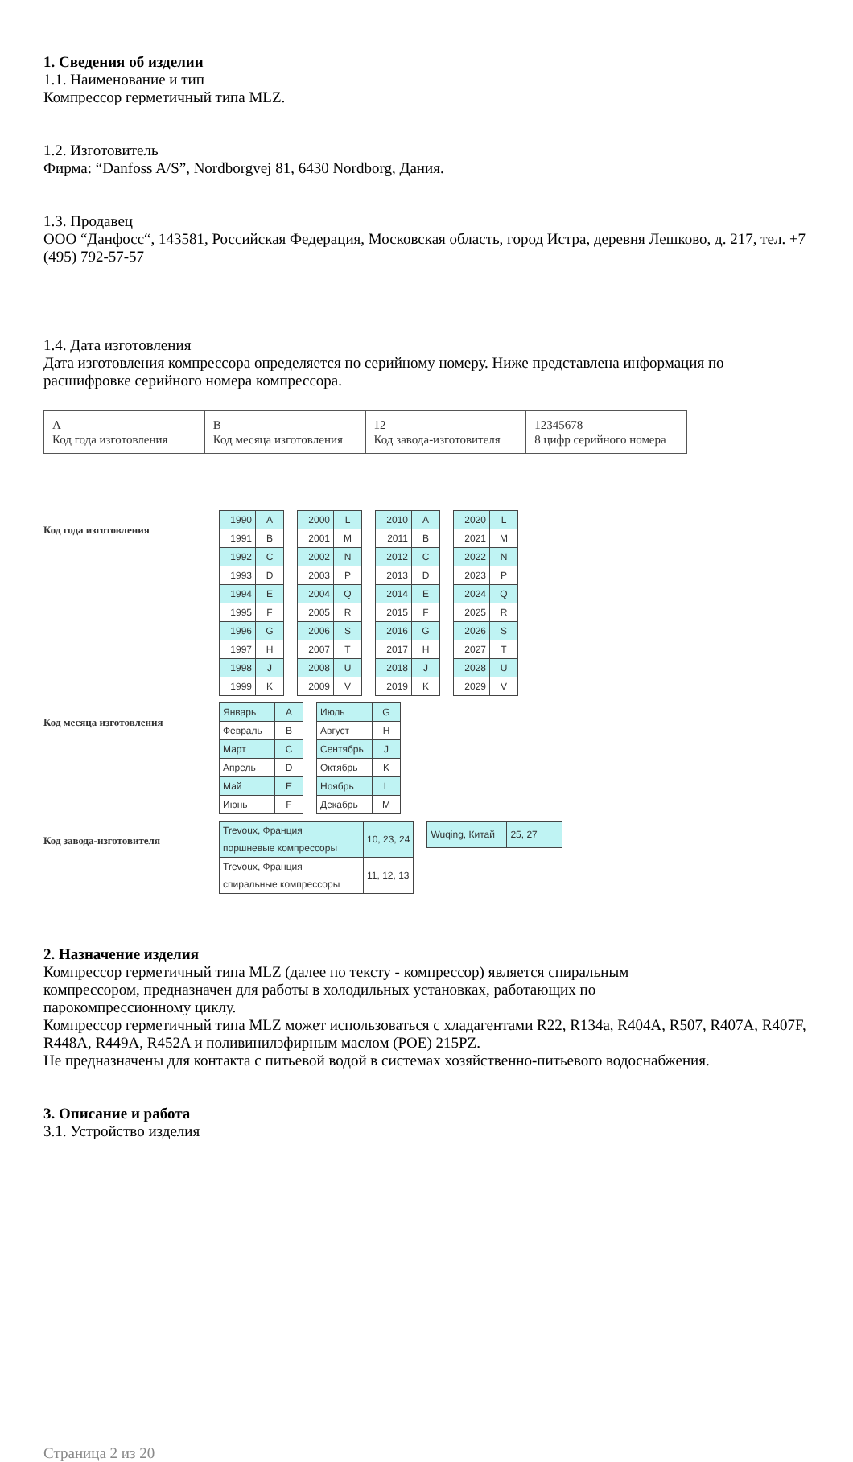1. Сведения об изделии
1.1. Наименование и тип
Компрессор герметичный типа MLZ.
1.2. Изготовитель
Фирма: “Danfoss A/S”, Nordborgvej 81, 6430 Nordborg, Дания.
1.3. Продавец
ООО “Данфосс“, 143581, Российская Федерация, Московская область, город Истра, деревня Лешково, д. 217, тел. +7 (495) 792-57-57
1.4. Дата изготовления
Дата изготовления компрессора определяется по серийному номеру. Ниже представлена информация по расшифровке серийного номера компрессора.
| A Код года изготовления | B Код месяца изготовления | 12 Код завода-изготовителя | 12345678 8 цифр серийного номера |
Код года изготовления
| 1990 | A |
| 1991 | B |
| 1992 | C |
| 1993 | D |
| 1994 | E |
| 1995 | F |
| 1996 | G |
| 1997 | H |
| 1998 | J |
| 1999 | K |
| 2000 | L |
| 2001 | M |
| 2002 | N |
| 2003 | P |
| 2004 | Q |
| 2005 | R |
| 2006 | S |
| 2007 | T |
| 2008 | U |
| 2009 | V |
| 2010 | A |
| 2011 | B |
| 2012 | C |
| 2013 | D |
| 2014 | E |
| 2015 | F |
| 2016 | G |
| 2017 | H |
| 2018 | J |
| 2019 | K |
| 2020 | L |
| 2021 | M |
| 2022 | N |
| 2023 | P |
| 2024 | Q |
| 2025 | R |
| 2026 | S |
| 2027 | T |
| 2028 | U |
| 2029 | V |
Код месяца изготовления
| Январь | A |
| Февраль | B |
| Март | C |
| Апрель | D |
| Май | E |
| Июнь | F |
| Июль | G |
| Август | H |
| Сентябрь | J |
| Октябрь | K |
| Ноябрь | L |
| Декабрь | M |
Код завода-изготовителя
| Trevoux, Франция поршневые компрессоры | 10, 23, 24 |
| Trevoux, Франция спиральные компрессоры | 11, 12, 13 |
| Wuqing, Китай | 25, 27 |
2. Назначение изделия
Компрессор герметичный типа MLZ (далее по тексту - компрессор) является спиральным
компрессором, предназначен для работы в холодильных установках, работающих по
парокомпрессионному циклу.
Компрессор герметичный типа MLZ может использоваться с хладагентами R22, R134a, R404A, R507, R407A, R407F, R448A, R449A, R452A и поливинилэфирным маслом (POE) 215PZ.
Не предназначены для контакта с питьевой водой в системах хозяйственно-питьевого водоснабжения.
3. Описание и работа
3.1. Устройство изделия
Страница 2 из 20